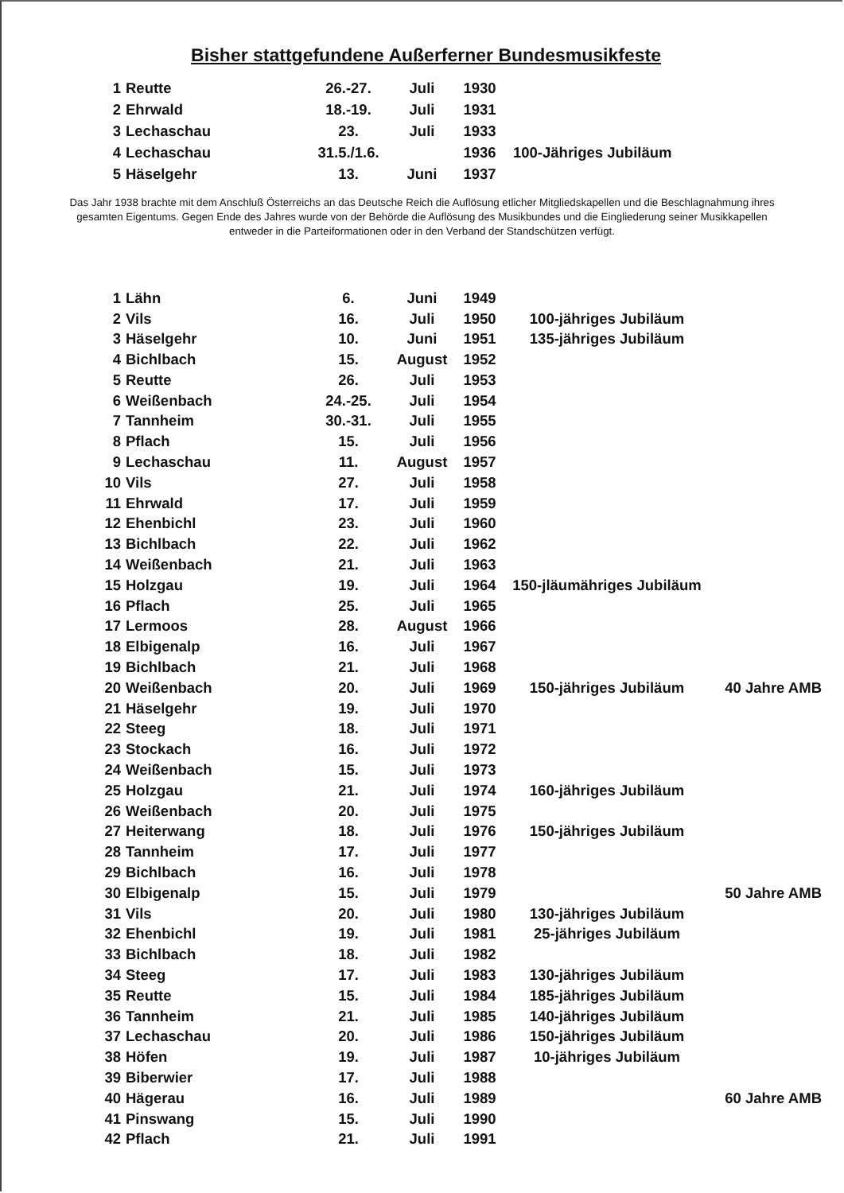Bisher stattgefundene Außerferner Bundesmusikfeste
| 1 | Reutte | 26.-27. | Juli | 1930 | |
| 2 | Ehrwald | 18.-19. | Juli | 1931 | |
| 3 | Lechaschau | 23. | Juli | 1933 | |
| 4 | Lechaschau | 31.5./1.6. | | 1936 | 100-Jähriges Jubiläum |
| 5 | Häselgehr | 13. | Juni | 1937 | |
Das Jahr 1938 brachte mit dem Anschluß Österreichs an das Deutsche Reich die Auflösung etlicher Mitgliedskapellen und die Beschlagnahmung ihres gesamten Eigentums. Gegen Ende des Jahres wurde von der Behörde die Auflösung des Musikbundes und die Eingliederung seiner Musikkapellen entweder in die Parteiformationen oder in den Verband der Standschützen verfügt.
| 1 | Lähn | 6. | Juni | 1949 | | |
| 2 | Vils | 16. | Juli | 1950 | 100-jähriges Jubiläum | |
| 3 | Häselgehr | 10. | Juni | 1951 | 135-jähriges Jubiläum | |
| 4 | Bichlbach | 15. | August | 1952 | | |
| 5 | Reutte | 26. | Juli | 1953 | | |
| 6 | Weißenbach | 24.-25. | Juli | 1954 | | |
| 7 | Tannheim | 30.-31. | Juli | 1955 | | |
| 8 | Pflach | 15. | Juli | 1956 | | |
| 9 | Lechaschau | 11. | August | 1957 | | |
| 10 | Vils | 27. | Juli | 1958 | | |
| 11 | Ehrwald | 17. | Juli | 1959 | | |
| 12 | Ehenbichl | 23. | Juli | 1960 | | |
| 13 | Bichlbach | 22. | Juli | 1962 | | |
| 14 | Weißenbach | 21. | Juli | 1963 | | |
| 15 | Holzgau | 19. | Juli | 1964 | 150-jläumähriges Jubiläum | |
| 16 | Pflach | 25. | Juli | 1965 | | |
| 17 | Lermoos | 28. | August | 1966 | | |
| 18 | Elbigenalp | 16. | Juli | 1967 | | |
| 19 | Bichlbach | 21. | Juli | 1968 | | |
| 20 | Weißenbach | 20. | Juli | 1969 | 150-jähriges Jubiläum | 40 Jahre AMB |
| 21 | Häselgehr | 19. | Juli | 1970 | | |
| 22 | Steeg | 18. | Juli | 1971 | | |
| 23 | Stockach | 16. | Juli | 1972 | | |
| 24 | Weißenbach | 15. | Juli | 1973 | | |
| 25 | Holzgau | 21. | Juli | 1974 | 160-jähriges Jubiläum | |
| 26 | Weißenbach | 20. | Juli | 1975 | | |
| 27 | Heiterwang | 18. | Juli | 1976 | 150-jähriges Jubiläum | |
| 28 | Tannheim | 17. | Juli | 1977 | | |
| 29 | Bichlbach | 16. | Juli | 1978 | | |
| 30 | Elbigenalp | 15. | Juli | 1979 | | 50 Jahre AMB |
| 31 | Vils | 20. | Juli | 1980 | 130-jähriges Jubiläum | |
| 32 | Ehenbichl | 19. | Juli | 1981 | 25-jähriges Jubiläum | |
| 33 | Bichlbach | 18. | Juli | 1982 | | |
| 34 | Steeg | 17. | Juli | 1983 | 130-jähriges Jubiläum | |
| 35 | Reutte | 15. | Juli | 1984 | 185-jähriges Jubiläum | |
| 36 | Tannheim | 21. | Juli | 1985 | 140-jähriges Jubiläum | |
| 37 | Lechaschau | 20. | Juli | 1986 | 150-jähriges Jubiläum | |
| 38 | Höfen | 19. | Juli | 1987 | 10-jähriges Jubiläum | |
| 39 | Biberwier | 17. | Juli | 1988 | | |
| 40 | Hägerau | 16. | Juli | 1989 | | 60 Jahre AMB |
| 41 | Pinswang | 15. | Juli | 1990 | | |
| 42 | Pflach | 21. | Juli | 1991 | | |